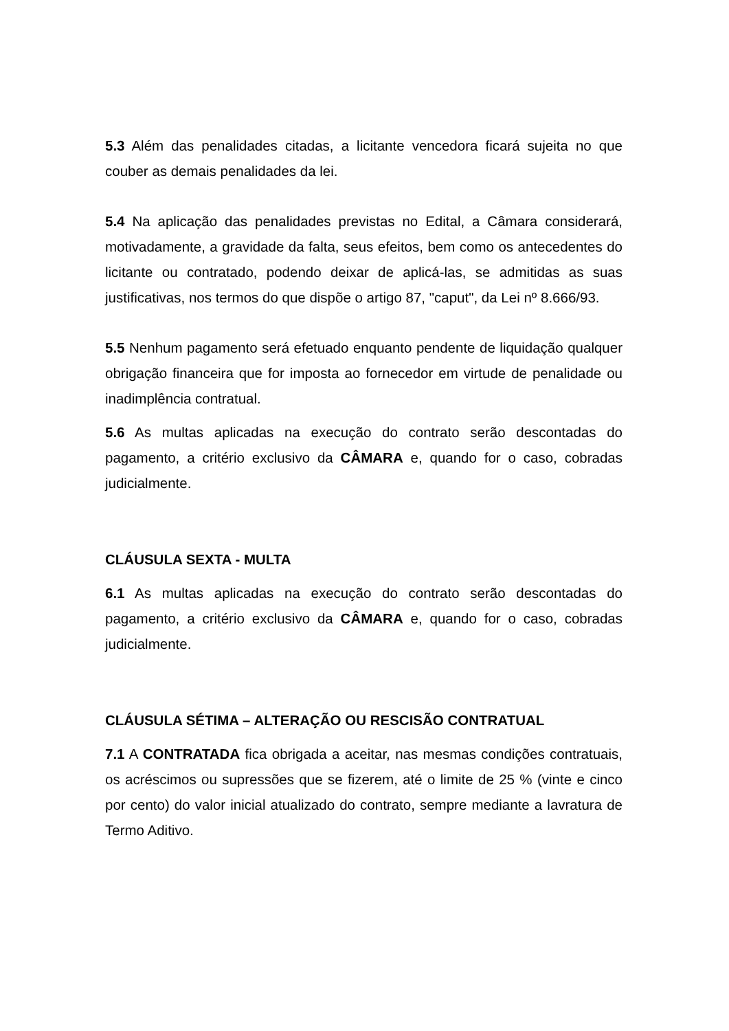5.3 Além das penalidades citadas, a licitante vencedora ficará sujeita no que couber as demais penalidades da lei.
5.4 Na aplicação das penalidades previstas no Edital, a Câmara considerará, motivadamente, a gravidade da falta, seus efeitos, bem como os antecedentes do licitante ou contratado, podendo deixar de aplicá-las, se admitidas as suas justificativas, nos termos do que dispõe o artigo 87, "caput", da Lei nº 8.666/93.
5.5 Nenhum pagamento será efetuado enquanto pendente de liquidação qualquer obrigação financeira que for imposta ao fornecedor em virtude de penalidade ou inadimplência contratual.
5.6 As multas aplicadas na execução do contrato serão descontadas do pagamento, a critério exclusivo da CÂMARA e, quando for o caso, cobradas judicialmente.
CLÁUSULA SEXTA - MULTA
6.1 As multas aplicadas na execução do contrato serão descontadas do pagamento, a critério exclusivo da CÂMARA e, quando for o caso, cobradas judicialmente.
CLÁUSULA SÉTIMA – ALTERAÇÃO OU RESCISÃO CONTRATUAL
7.1 A CONTRATADA fica obrigada a aceitar, nas mesmas condições contratuais, os acréscimos ou supressões que se fizerem, até o limite de 25 % (vinte e cinco por cento) do valor inicial atualizado do contrato, sempre mediante a lavratura de Termo Aditivo.